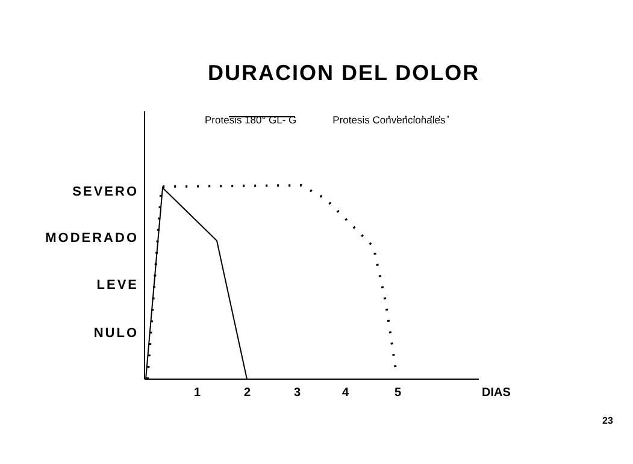DURACION DEL DOLOR
Protesis 180° GL- G Protesis Convencionales
SEVERO
MODERADO
LEVE
NULO
1 2 3 4 5 DIAS
23